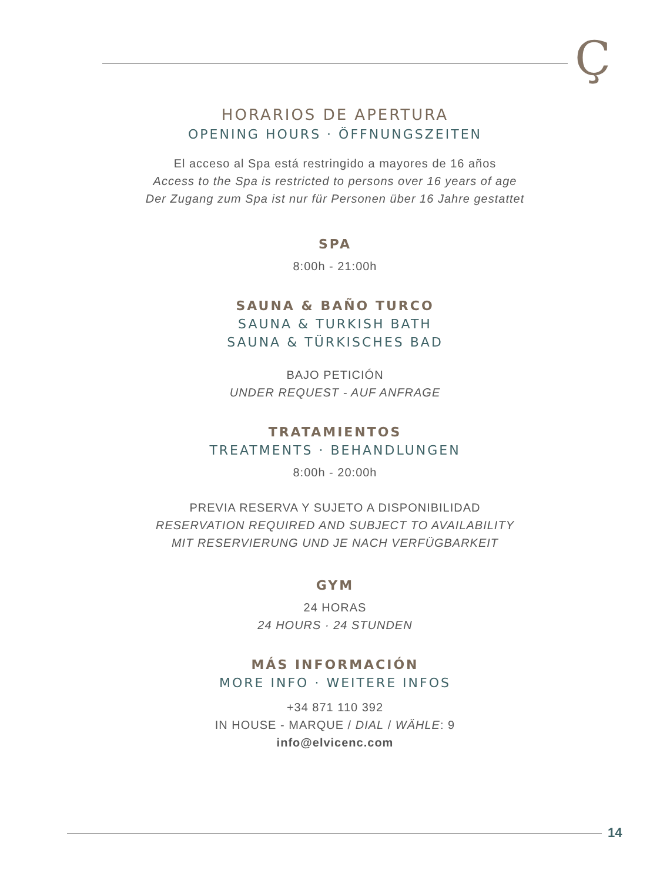Ç
HORARIOS DE APERTURA
OPENING HOURS · ÖFFNUNGSZEITEN
El acceso al Spa está restringido a mayores de 16 años
Access to the Spa is restricted to persons over 16 years of age
Der Zugang zum Spa ist nur für Personen über 16 Jahre gestattet
SPA
8:00h - 21:00h
SAUNA & BAÑO TURCO
SAUNA & TURKISH BATH
SAUNA & TÜRKISCHES BAD
BAJO PETICIÓN
UNDER REQUEST - AUF ANFRAGE
TRATAMIENTOS
TREATMENTS · BEHANDLUNGEN
8:00h - 20:00h
PREVIA RESERVA Y SUJETO A DISPONIBILIDAD
RESERVATION REQUIRED AND SUBJECT TO AVAILABILITY
MIT RESERVIERUNG UND JE NACH VERFÜGBARKEIT
GYM
24 HORAS
24 HOURS · 24 STUNDEN
MÁS INFORMACIÓN
MORE INFO · WEITERE INFOS
+34 871 110 392
IN HOUSE - MARQUE / DIAL / WÄHLE: 9
info@elvicenc.com
14